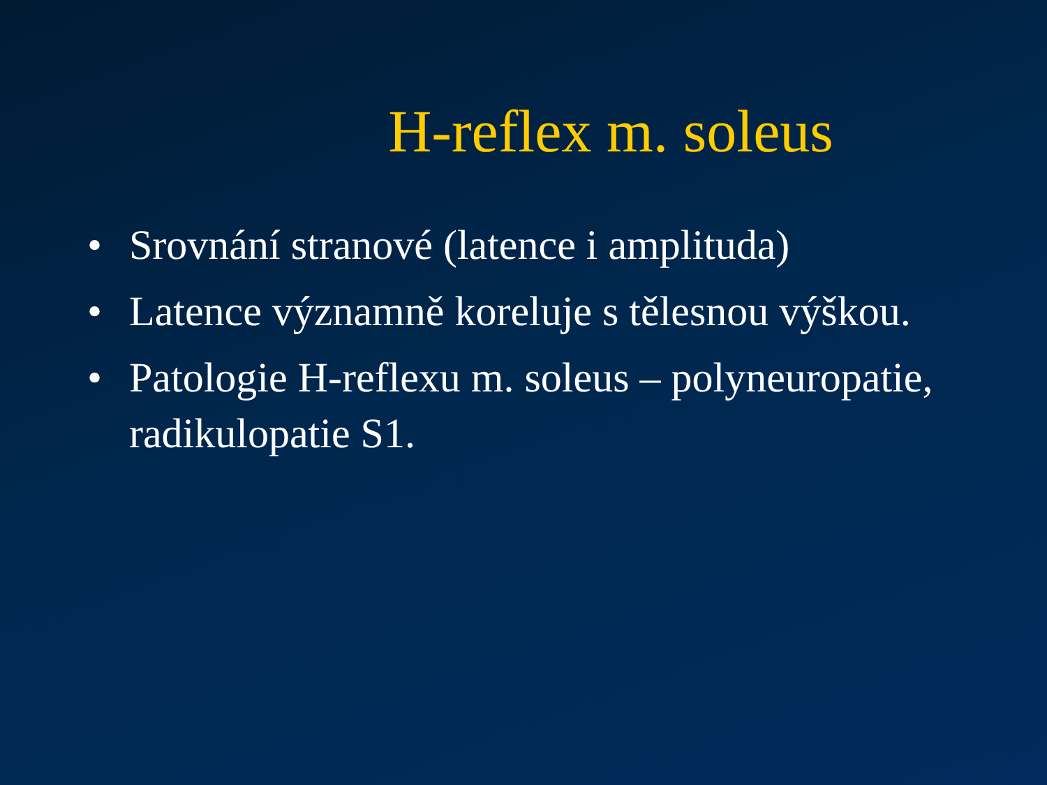H-reflex m. soleus
• Srovnání stranové (latence i amplituda)
• Latence významně koreluje s tělesnou výškou.
• Patologie H-reflexu m. soleus – polyneuropatie, radikulopatie S1.